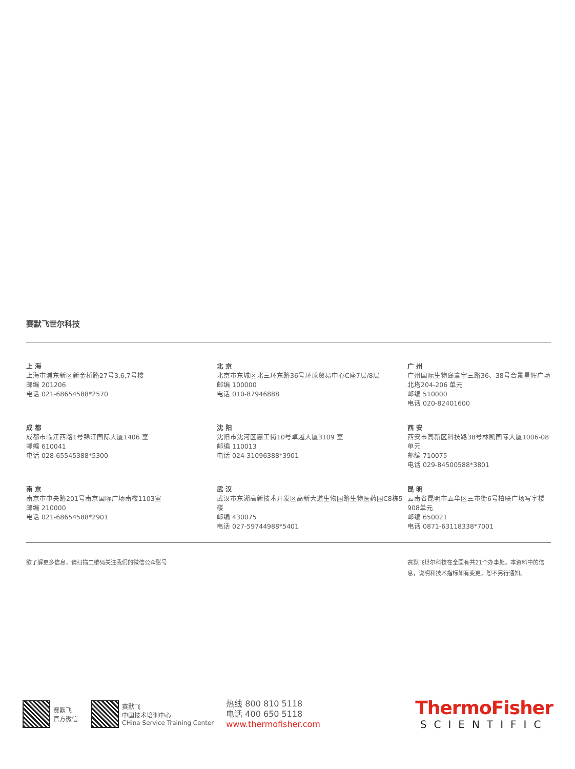赛默飞世尔科技
上 海
上海市浦东新区新金桥路27号3,6,7号楼
邮编 201206
电话 021-68654588*2570
北 京
北京市东城区北三环东路36号环球贸易中心C座7层/8层
邮编 100000
电话 010-87946888
广 州
广州国际生物岛寰宇三路36、38号合景星辉广场北塔204-206 单元
邮编 510000
电话 020-82401600
成 都
成都市临江西路1号锦江国际大厦1406 室
邮编 610041
电话 028-65545388*5300
沈 阳
沈阳市沈河区惠工街10号卓越大厦3109 室
邮编 110013
电话 024-31096388*3901
西 安
西安市高新区科技路38号林凯国际大厦1006-08单元
邮编 710075
电话 029-84500588*3801
南 京
南京市中央路201号南京国际广场南楼1103室
邮编 210000
电话 021-68654588*2901
武 汉
武汉市东湖高新技术开发区高新大道生物园路生物医药园C8栋5楼
邮编 430075
电话 027-59744988*5401
昆 明
云南省昆明市五华区三市街6号柏联广场写字楼908单元
邮编 650021
电话 0871-63118338*7001
欲了解更多信息，请扫描二维码关注我们的微信公众账号
赛默飞世尔科技在全国有共21个办事处。本资料中的信息，说明和技术指标如有变更，恕不另行通知。
赛默飞
官方微信
赛默飞
中国技术培训中心
CHina Service Training Center
热线 800 810 5118
电话 400 650 5118
www.thermofisher.com
ThermoFisher
SCIENTIFIC